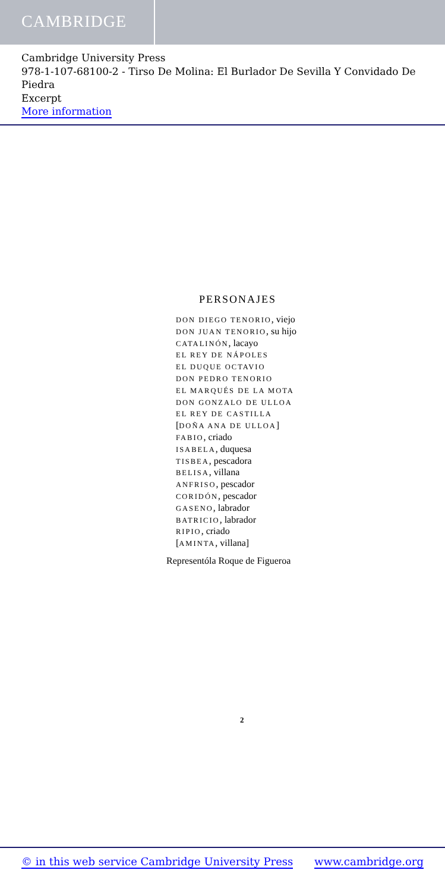CAMBRIDGE
Cambridge University Press
978-1-107-68100-2 - Tirso De Molina: El Burlador De Sevilla Y Convidado De Piedra
Excerpt
More information
PERSONAJES
DON DIEGO TENORIO, viejo
DON JUAN TENORIO, su hijo
CATALINÓN, lacayo
EL REY DE NÁPOLES
EL DUQUE OCTAVIO
DON PEDRO TENORIO
EL MARQUÉS DE LA MOTA
DON GONZALO DE ULLOA
EL REY DE CASTILLA
[DOÑA ANA DE ULLOA]
FABIO, criado
ISABELA, duquesa
TISBEA, pescadora
BELISA, villana
ANFRISO, pescador
CORIDÓN, pescador
GASENO, labrador
BATRICIO, labrador
RIPIO, criado
[AMINTA, villana]
Representóla Roque de Figueroa
2
© in this web service Cambridge University Press www.cambridge.org